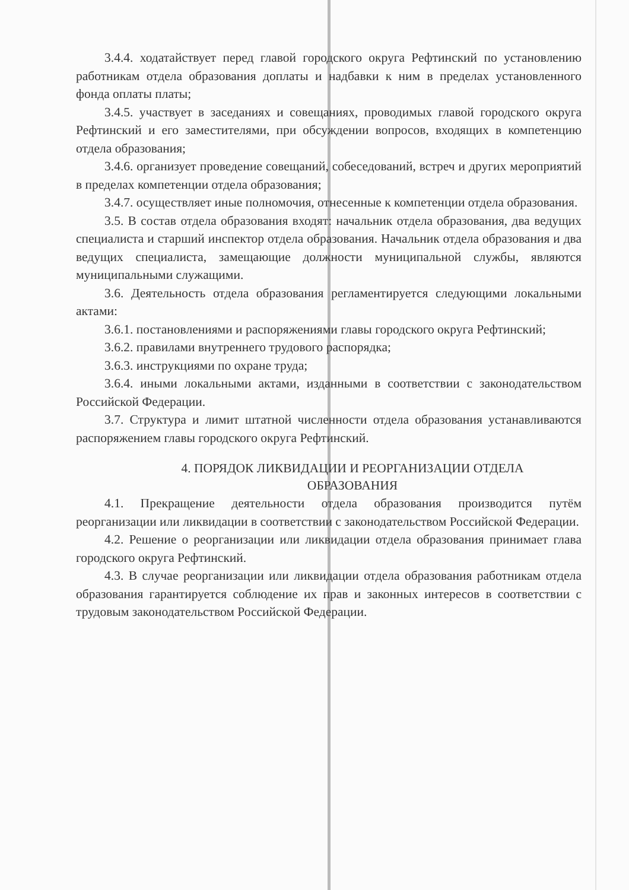3.4.4. ходатайствует перед главой городского округа Рефтинский по установлению работникам отдела образования доплаты и надбавки к ним в пределах установленного фонда оплаты платы;
3.4.5. участвует в заседаниях и совещаниях, проводимых главой городского округа Рефтинский и его заместителями, при обсуждении вопросов, входящих в компетенцию отдела образования;
3.4.6. организует проведение совещаний, собеседований, встреч и других мероприятий в пределах компетенции отдела образования;
3.4.7. осуществляет иные полномочия, отнесенные к компетенции отдела образования.
3.5. В состав отдела образования входят: начальник отдела образования, два ведущих специалиста и старший инспектор отдела образования. Начальник отдела образования и два ведущих специалиста, замещающие должности муниципальной службы, являются муниципальными служащими.
3.6. Деятельность отдела образования регламентируется следующими локальными актами:
3.6.1. постановлениями и распоряжениями главы городского округа Рефтинский;
3.6.2. правилами внутреннего трудового распорядка;
3.6.3. инструкциями по охране труда;
3.6.4. иными локальными актами, изданными в соответствии с законодательством Российской Федерации.
3.7. Структура и лимит штатной численности отдела образования устанавливаются распоряжением главы городского округа Рефтинский.
4. ПОРЯДОК ЛИКВИДАЦИИ И РЕОРГАНИЗАЦИИ ОТДЕЛА
ОБРАЗОВАНИЯ
4.1. Прекращение деятельности отдела образования производится путём реорганизации или ликвидации в соответствии с законодательством Российской Федерации.
4.2. Решение о реорганизации или ликвидации отдела образования принимает глава городского округа Рефтинский.
4.3. В случае реорганизации или ликвидации отдела образования работникам отдела образования гарантируется соблюдение их прав и законных интересов в соответствии с трудовым законодательством Российской Федерации.